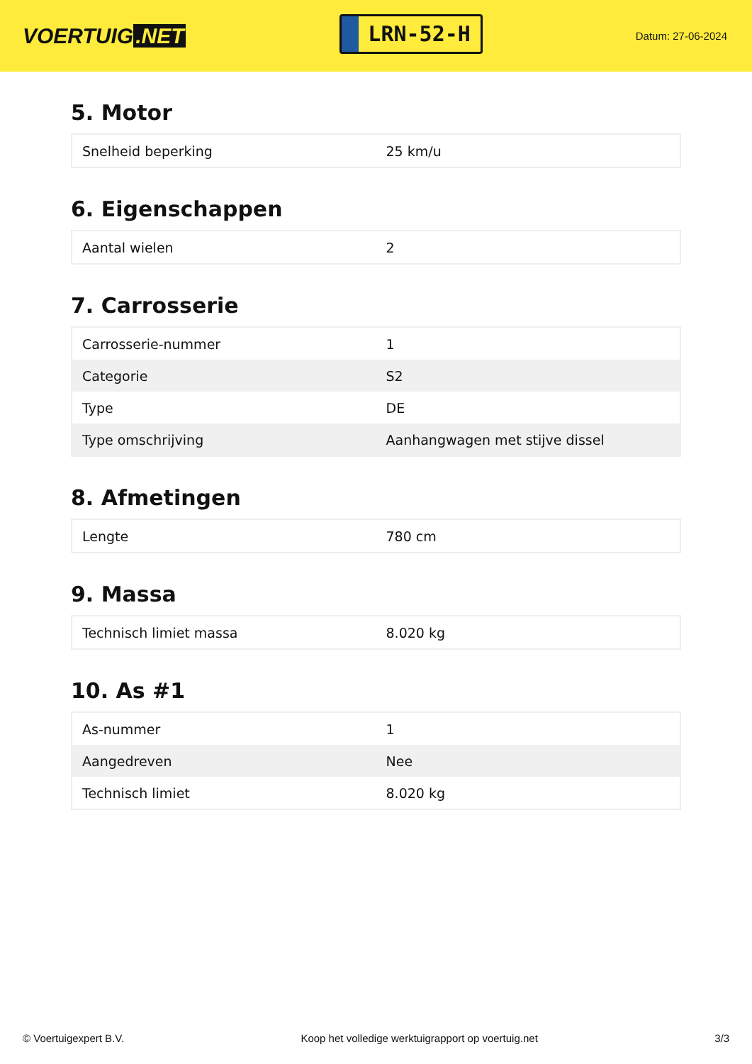VOERTUIG.NET
LRN-52-H
Datum: 27-06-2024
5. Motor
| Snelheid beperking | 25 km/u |
6. Eigenschappen
| Aantal wielen | 2 |
7. Carrosserie
| Carrosserie-nummer | 1 |
| Categorie | S2 |
| Type | DE |
| Type omschrijving | Aanhangwagen met stijve dissel |
8. Afmetingen
| Lengte | 780 cm |
9. Massa
| Technisch limiet massa | 8.020 kg |
10. As #1
| As-nummer | 1 |
| Aangedreven | Nee |
| Technisch limiet | 8.020 kg |
© Voertuigexpert B.V. Koop het volledige werktuigrapport op voertuig.net 3/3